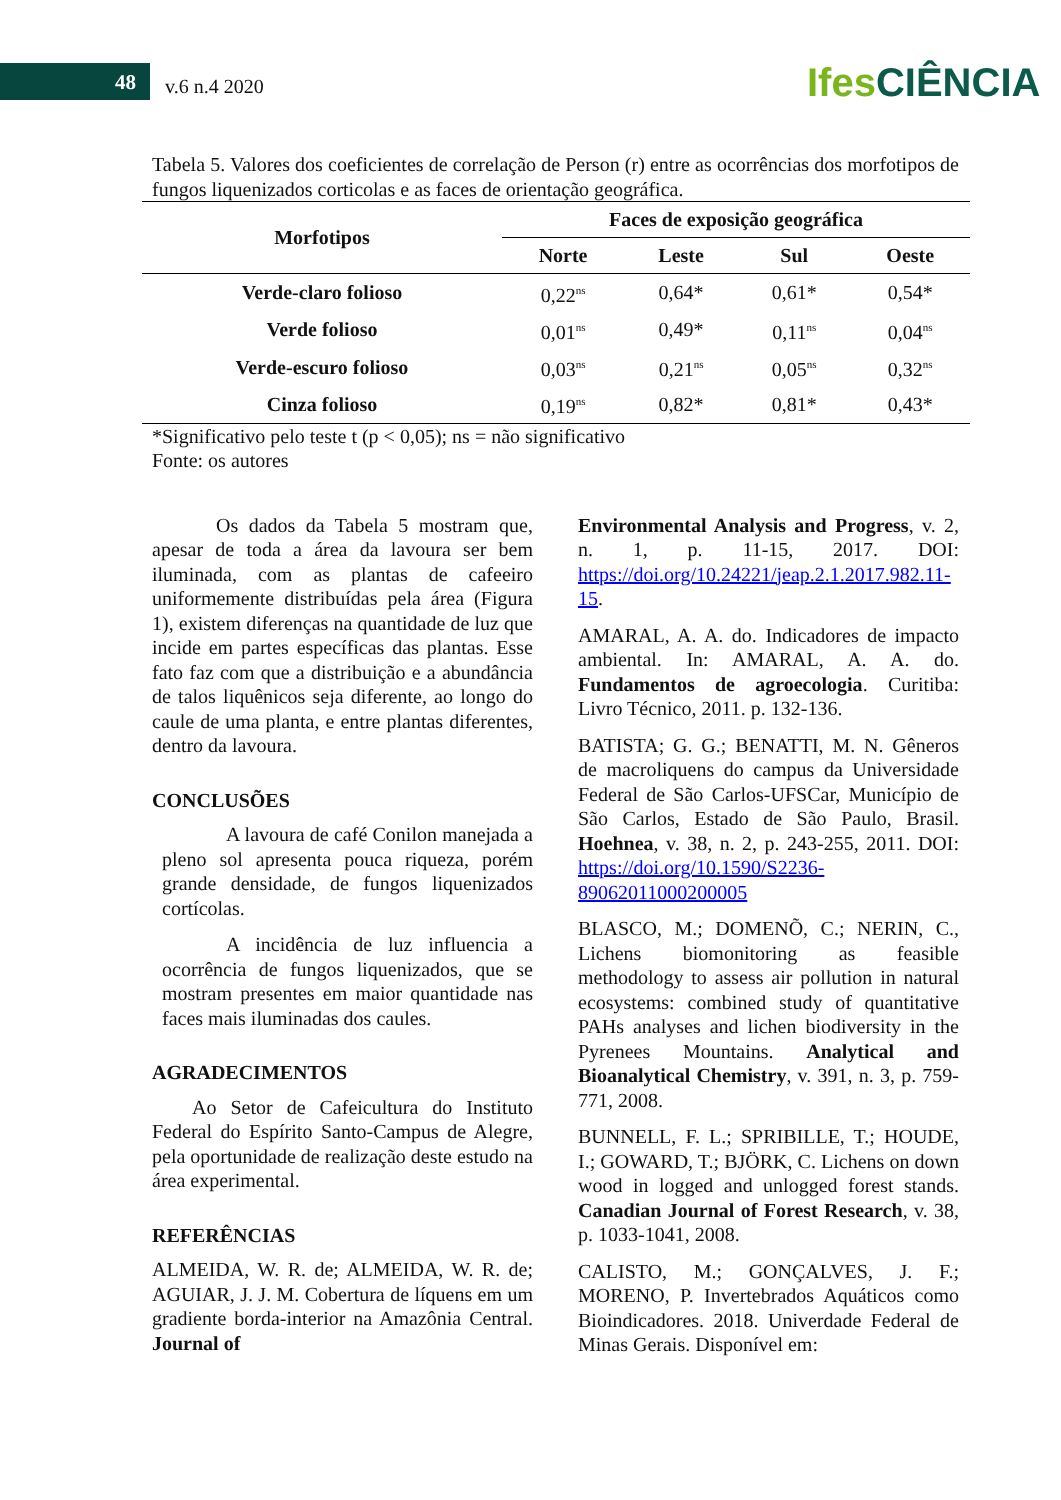48 v.6 n.4 2020
Ifes CIÊNCIA
Tabela 5. Valores dos coeficientes de correlação de Person (r) entre as ocorrências dos morfotipos de fungos liquenizados corticolas e as faces de orientação geográfica.
| Morfotipos | Faces de exposição geográfica | | | |
| --- | --- | --- | --- | --- |
| | Norte | Leste | Sul | Oeste |
| Verde-claro folioso | 0,22<sup>ns</sup> | 0,64* | 0,61* | 0,54* |
| Verde folioso | 0,01<sup>ns</sup> | 0,49* | 0,11<sup>ns</sup> | 0,04<sup>ns</sup> |
| Verde-escuro folioso | 0,03<sup>ns</sup> | 0,21<sup>ns</sup> | 0,05<sup>ns</sup> | 0,32<sup>ns</sup> |
| Cinza folioso | 0,19<sup>ns</sup> | 0,82* | 0,81* | 0,43* |
*Significativo pelo teste t (p < 0,05); ns = não significativo
Fonte: os autores
Os dados da Tabela 5 mostram que, apesar de toda a área da lavoura ser bem iluminada, com as plantas de cafeeiro uniformemente distribuídas pela área (Figura 1), existem diferenças na quantidade de luz que incide em partes específicas das plantas. Esse fato faz com que a distribuição e a abundância de talos liquênicos seja diferente, ao longo do caule de uma planta, e entre plantas diferentes, dentro da lavoura.
CONCLUSÕES
A lavoura de café Conilon manejada a pleno sol apresenta pouca riqueza, porém grande densidade, de fungos liquenizados cortícolas.
A incidência de luz influencia a ocorrência de fungos liquenizados, que se mostram presentes em maior quantidade nas faces mais iluminadas dos caules.
AGRADECIMENTOS
Ao Setor de Cafeicultura do Instituto Federal do Espírito Santo-Campus de Alegre, pela oportunidade de realização deste estudo na área experimental.
REFERÊNCIAS
ALMEIDA, W. R. de; ALMEIDA, W. R. de; AGUIAR, J. J. M. Cobertura de líquens em um gradiente borda-interior na Amazônia Central. Journal of
Environmental Analysis and Progress, v. 2, n. 1, p. 11-15, 2017. DOI: https://doi.org/10.24221/jeap.2.1.2017.982.11-15.
AMARAL, A. A. do. Indicadores de impacto ambiental. In: AMARAL, A. A. do. Fundamentos de agroecologia. Curitiba: Livro Técnico, 2011. p. 132-136.
BATISTA; G. G.; BENATTI, M. N. Gêneros de macroliquens do campus da Universidade Federal de São Carlos-UFSCar, Município de São Carlos, Estado de São Paulo, Brasil. Hoehnea, v. 38, n. 2, p. 243-255, 2011. DOI: https://doi.org/10.1590/S2236-89062011000200005
BLASCO, M.; DOMENÕ, C.; NERIN, C., Lichens biomonitoring as feasible methodology to assess air pollution in natural ecosystems: combined study of quantitative PAHs analyses and lichen biodiversity in the Pyrenees Mountains. Analytical and Bioanalytical Chemistry, v. 391, n. 3, p. 759-771, 2008.
BUNNELL, F. L.; SPRIBILLE, T.; HOUDE, I.; GOWARD, T.; BJÖRK, C. Lichens on down wood in logged and unlogged forest stands. Canadian Journal of Forest Research, v. 38, p. 1033-1041, 2008.
CALISTO, M.; GONÇALVES, J. F.; MORENO, P. Invertebrados Aquáticos como Bioindicadores. 2018. Univerdade Federal de Minas Gerais. Disponível em: